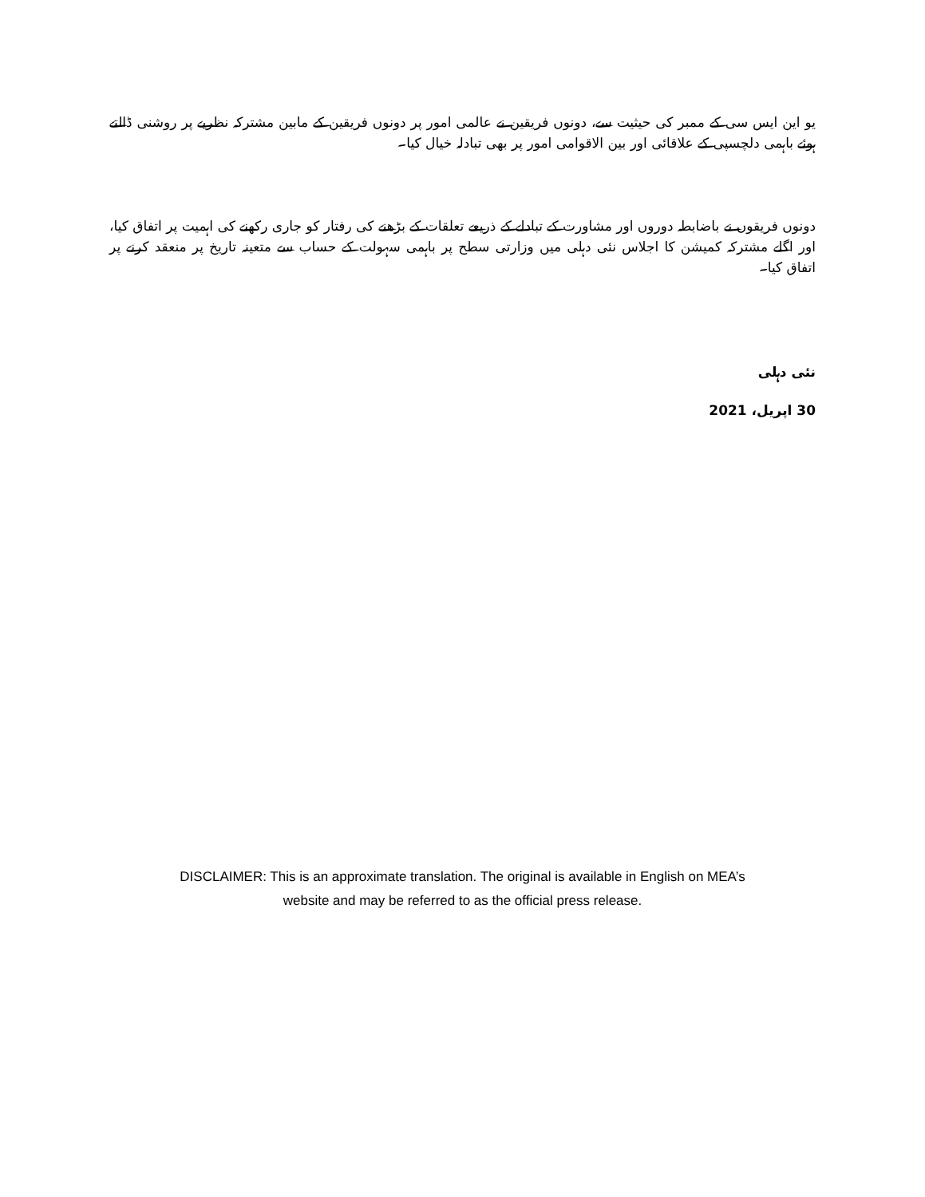یو این ایس سی کے ممبر کی حیثیت سے، دونوں فریقین نے عالمی امور پر دونوں فریقین کے مابین مشترکہ نظریے پر روشنی ڈالتے ہوئے باہمی دلچسپی کے علاقائی اور بین الاقوامی امور پر بھی تبادلہ خیال کیا۔
دونوں فریقوں نے باضابطہ دوروں اور مشاورت کے تبادلے کے ذریعے تعلقات کے بڑھنے کی رفتار کو جاری رکھنے کی اہمیت پر اتفاق کیا، اور اگلے مشترکہ کمیشن کا اجلاس نئی دہلی میں وزارتی سطح پر باہمی سہولت کے حساب سے متعینہ تاریخ پر منعقد کرنے پر اتفاق کیا۔
نئی دہلی
30 اپریل، 2021
DISCLAIMER: This is an approximate translation. The original is available in English on MEA’s
website and may be referred to as the official press release.